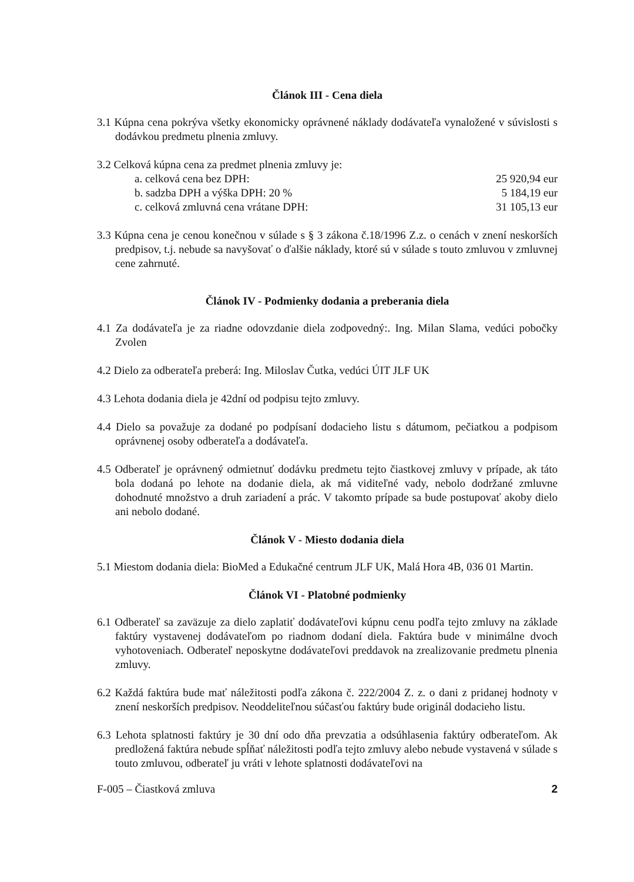Článok III - Cena diela
3.1 Kúpna cena pokrýva všetky ekonomicky oprávnené náklady dodávateľa vynaložené v súvislosti s dodávkou predmetu plnenia zmluvy.
3.2 Celková kúpna cena za predmet plnenia zmluvy je:
| a. celková cena bez DPH: | 25 920,94 eur |
| b. sadzba DPH a výška DPH: 20 % | 5 184,19 eur |
| c. celková zmluvná cena vrátane DPH: | 31 105,13 eur |
3.3 Kúpna cena je cenou konečnou v súlade s § 3 zákona č.18/1996 Z.z. o cenách v znení neskorších predpisov, t.j. nebude sa navyšovať o ďalšie náklady, ktoré sú v súlade s touto zmluvou v zmluvnej cene zahrnuté.
Článok IV - Podmienky dodania a preberania diela
4.1 Za dodávateľa je za riadne odovzdanie diela zodpovedný:. Ing. Milan Slama, vedúci pobočky Zvolen
4.2 Dielo za odberateľa preberá: Ing. Miloslav Čutka, vedúci ÚIT JLF UK
4.3 Lehota dodania diela je 42dní od podpisu tejto zmluvy.
4.4 Dielo sa považuje za dodané po podpísaní dodacieho listu s dátumom, pečiatkou a podpisom oprávnenej osoby odberateľa a dodávateľa.
4.5 Odberateľ je oprávnený odmietnuť dodávku predmetu tejto čiastkovej zmluvy v prípade, ak táto bola dodaná po lehote na dodanie diela, ak má viditeľné vady, nebolo dodržané zmluvne dohodnuté množstvo a druh zariadení a prác. V takomto prípade sa bude postupovať akoby dielo ani nebolo dodané.
Článok V - Miesto dodania diela
5.1 Miestom dodania diela: BioMed a Edukačné centrum JLF UK, Malá Hora 4B, 036 01 Martin.
Článok VI - Platobné podmienky
6.1 Odberateľ sa zaväzuje za dielo zaplatiť dodávateľovi kúpnu cenu podľa tejto zmluvy na základe faktúry vystavenej dodávateľom po riadnom dodaní diela. Faktúra bude v minimálne dvoch vyhotoveniach. Odberateľ neposkytne dodávateľovi preddavok na zrealizovanie predmetu plnenia zmluvy.
6.2 Každá faktúra bude mať náležitosti podľa zákona č. 222/2004 Z. z. o dani z pridanej hodnoty v znení neskorších predpisov. Neoddeliteľnou súčasťou faktúry bude originál dodacieho listu.
6.3 Lehota splatnosti faktúry je 30 dní odo dňa prevzatia a odsúhlasenia faktúry odberateľom. Ak predložená faktúra nebude spĺňať náležitosti podľa tejto zmluvy alebo nebude vystavená v súlade s touto zmluvou, odberateľ ju vráti v lehote splatnosti dodávateľovi na
F-005 – Čiastková zmluva 2